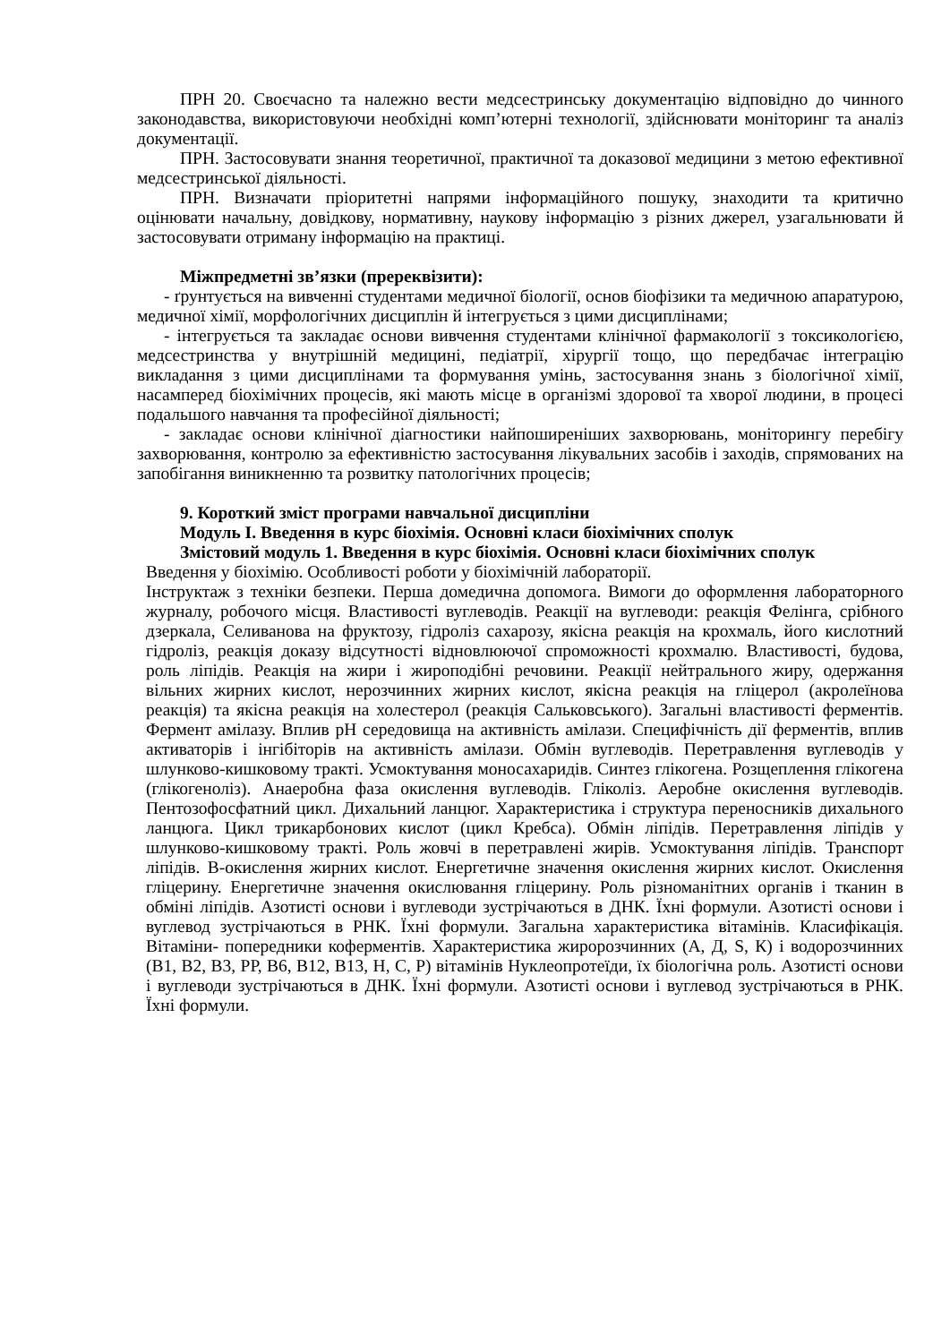ПРН 20. Своєчасно та належно вести медсестринську документацію відповідно до чинного законодавства, використовуючи необхідні комп’ютерні технології, здійснювати моніторинг та аналіз документації.
ПРН. Застосовувати знання теоретичної, практичної та доказової медицини з метою ефективної медсестринської діяльності.
ПРН. Визначати пріоритетні напрями інформаційного пошуку, знаходити та критично оцінювати начальну, довідкову, нормативну, наукову інформацію з різних джерел, узагальнювати й застосовувати отриману інформацію на практиці.
Міжпредметні зв’язки (пререквізити):
- ґрунтується на вивченні студентами медичної біології, основ біофізики та медичною апаратурою, медичної хімії, морфологічних дисциплін й інтегрується з цими дисциплінами;
- інтегрується та закладає основи вивчення студентами клінічної фармакології з токсикологією, медсестринства у внутрішній медицині, педіатрії, хірургії тощо, що передбачає інтеграцію викладання з цими дисциплінами та формування умінь, застосування знань з біологічної хімії, насамперед біохімічних процесів, які мають місце в організмі здорової та хворої людини, в процесі подальшого навчання та професійної діяльності;
- закладає основи клінічної діагностики найпоширеніших захворювань, моніторингу перебігу захворювання, контролю за ефективністю застосування лікувальних засобів і заходів, спрямованих на запобігання виникненню та розвитку патологічних процесів;
9. Короткий зміст програми навчальної дисципліни
Модуль I. Введення в курс біохімія. Основні класи біохімічних сполук
Змістовий модуль 1. Введення в курс біохімія. Основні класи біохімічних сполук
Введення у біохімію. Особливості роботи у біохімічній лабораторії.
Інструктаж з техніки безпеки. Перша домедична допомога. Вимоги до оформлення лабораторного журналу, робочого місця. Властивості вуглеводів. Реакції на вуглеводи: реакція Фелінга, срібного дзеркала, Селиванова на фруктозу, гідроліз сахарозу, якісна реакція на крохмаль, його кислотний гідроліз, реакція доказу відсутності відновлюючої спроможності крохмалю. Властивості, будова, роль ліпідів. Реакція на жири і жироподібні речовини. Реакції нейтрального жиру, одержання вільних жирних кислот, нерозчинних жирних кислот, якісна реакція на гліцерол (акролеїнова реакція) та якісна реакція на холестерол (реакція Сальковського). Загальні властивості ферментів. Фермент амілазу. Вплив рН середовища на активність амілази. Специфічність дії ферментів, вплив активаторів і інгібіторів на активність амілази. Обмін вуглеводів. Перетравлення вуглеводів у шлунково-кишковому тракті. Усмоктування моносахаридів. Синтез глікогена. Розщеплення глікогена (глікогеноліз). Анаеробна фаза окислення вуглеводів. Гліколіз. Аеробне окислення вуглеводів. Пентозофосфатний цикл. Дихальний ланцюг. Характеристика і структура переносників дихального ланцюга. Цикл трикарбонових кислот (цикл Кребса). Обмін ліпідів. Перетравлення ліпідів у шлунково-кишковому тракті. Роль жовчі в перетравлені жирів. Усмоктування ліпідів. Транспорт ліпідів. В-окислення жирних кислот. Енергетичне значення окислення жирних кислот. Окислення гліцерину. Енергетичне значення окислювання гліцерину. Роль різноманітних органів і тканин в обміні ліпідів. Азотисті основи і вуглеводи зустрічаються в ДНК. Їхні формули. Азотисті основи і вуглевод зустрічаються в РНК. Їхні формули. Загальна характеристика вітамінів. Класифікація. Вітаміни- попередники коферментів. Характеристика жиророзчинних (А, Д, S, К) і водорозчинних (В1, В2, В3, РР, В6, В12, В13, Н, С, Р) вітамінів Нуклеопротеїди, їх біологічна роль. Азотисті основи і вуглеводи зустрічаються в ДНК. Їхні формули. Азотисті основи і вуглевод зустрічаються в РНК. Їхні формули.